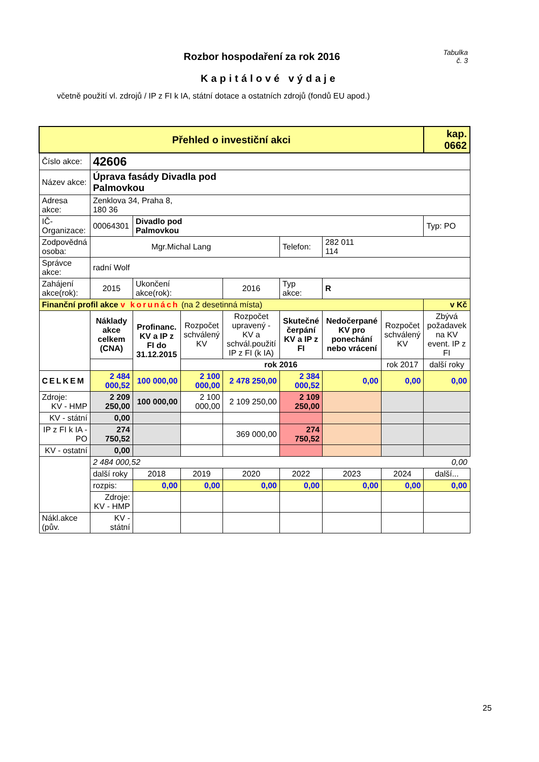Tabulka
č. 3
Rozbor hospodaření za rok 2016
Kapitálové výdaje
včetně použití vl. zdrojů / IP z FI k IA, státní dotace a ostatních zdrojů (fondů EU apod.)
| Přehled o investiční akci | | | | | | | | kap. 0662 |
| Číslo akce: | 42606 | | | | | | | |
| Název akce: | Úprava fasády Divadla pod Palmovkou | | | | | | | |
| Adresa akce: | Zenklova 34, Praha 8, 180 36 | | | | | | | |
| IČ-Organizace: | 00064301 | Divadlo pod Palmovkou | | | | | | Typ: PO |
| Zodpovědná osoba: | Mgr.Michal Lang | | | | Telefon: | 282 011 114 | | |
| Správce akce: | radní Wolf | | | | | | | |
| Zahájení akce(rok): | 2015 | Ukončení akce(rok): | | 2016 | Typ akce: | R | | |
| Finanční profil akce v korunách (na 2 desetinná místa) | | | | | | | | v Kč |
| | Náklady akce celkem (CNA) | Profinanc. KV a IP z FI do 31.12.2015 | Rozpočet schválený KV | Rozpočet upravený - KV a schvál.použití IP z FI (k IA) | Skutečné čerpání KV a IP z FI | Nedočerpané KV pro ponechání nebo vrácení | Rozpočet schválený KV | Zbývá požadavek na KV event. IP z FI |
| | | | rok 2016 | | | | rok 2017 | další roky |
| CELKEM | 2 484 000,52 | 100 000,00 | 2 100 000,00 | 2 478 250,00 | 2 384 000,52 | 0,00 | 0,00 | 0,00 |
| Zdroje: KV - HMP | 2 209 250,00 | 100 000,00 | 2 100 000,00 | 2 109 250,00 | 2 109 250,00 | | | |
| KV - státní | 0,00 | | | | | | | |
| IP z FI k IA - PO | 274 750,52 | | | 369 000,00 | 274 750,52 | | | |
| KV - ostatní | 0,00 | | | | | | | |
| | 2 484 000,52 | | | | | | | 0,00 |
| | další roky | 2018 | 2019 | 2020 | 2022 | 2023 | 2024 | další... |
| | rozpis: | 0,00 | 0,00 | 0,00 | 0,00 | 0,00 | 0,00 | 0,00 |
| | Zdroje: KV - HMP | | | | | | | |
| Nákl.akce (pův. | KV - státní | | | | | | | |
25